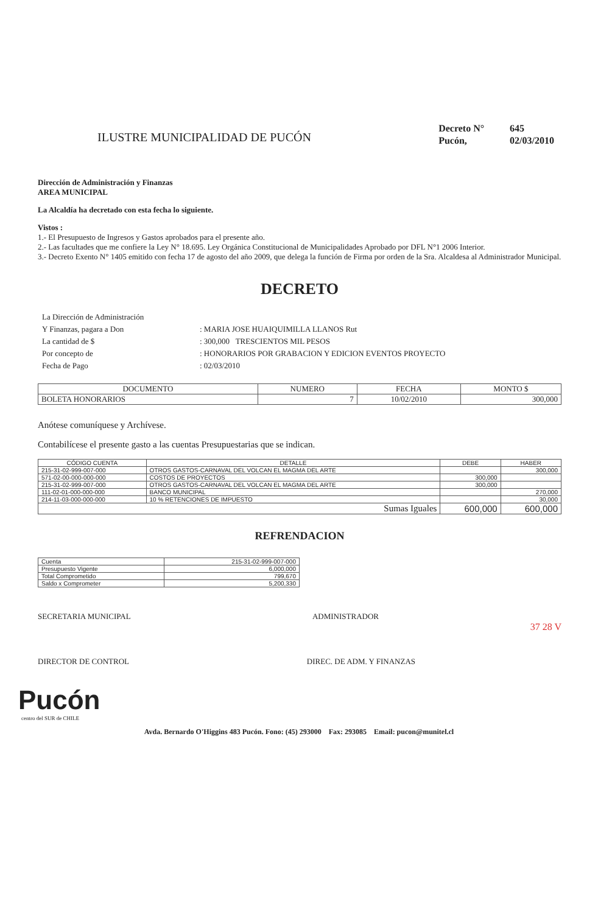ILUSTRE MUNICIPALIDAD DE PUCÓN
| Decreto N° | 645 |
| Pucón, | 02/03/2010 |
Dirección de Administración y Finanzas
AREA MUNICIPAL
La Alcaldía ha decretado con esta fecha lo siguiente.
Vistos :
1.- El Presupuesto de Ingresos y Gastos aprobados para el presente año.
2.- Las facultades que me confiere la Ley N° 18.695. Ley Orgánica Constitucional de Municipalidades Aprobado por DFL N°1 2006 Interior.
3.- Decreto Exento N° 1405 emitido con fecha 17 de agosto del año 2009, que delega la función de Firma por orden de la Sra. Alcaldesa al Administrador Municipal.
DECRETO
| La Dirección de Administración | |
| Y Finanzas, pagara a Don | : MARIA JOSE HUAIQUIMILLA LLANOS Rut |
| La cantidad de $ | : 300,000 TRESCIENTOS MIL PESOS |
| Por concepto de | : HONORARIOS POR GRABACION Y EDICION EVENTOS PROYECTO |
| Fecha de Pago | : 02/03/2010 |
| DOCUMENTO | NUMERO | FECHA | MONTO $ |
| --- | --- | --- | --- |
| BOLETA HONORARIOS | 7 | 10/02/2010 | 300,000 |
Anótese comuníquese y Archívese.
Contabilícese el presente gasto a las cuentas Presupuestarias que se indican.
| CÓDIGO CUENTA | DETALLE | DEBE | HABER |
| --- | --- | --- | --- |
| 215-31-02-999-007-000 | OTROS GASTOS-CARNAVAL DEL VOLCAN EL MAGMA DEL ARTE | | 300,000 |
| 571-02-00-000-000-000 | COSTOS DE PROYECTOS | 300,000 | |
| 215-31-02-999-007-000 | OTROS GASTOS-CARNAVAL DEL VOLCAN EL MAGMA DEL ARTE | 300,000 | |
| 111-02-01-000-000-000 | BANCO MUNICIPAL | | 270,000 |
| 214-11-03-000-000-000 | 10 % RETENCIONES DE IMPUESTO | | 30,000 |
| Sumas Iguales | | 600,000 | 600,000 |
REFRENDACION
| Cuenta | 215-31-02-999-007-000 |
| Presupuesto Vigente | 6,000,000 |
| Total Comprometido | 799,670 |
| Saldo x Comprometer | 5,200,330 |
SECRETARIA MUNICIPAL ADMINISTRADOR
37 28 V
DIRECTOR DE CONTROL DIREC. DE ADM. Y FINANZAS
Pucón
centro del SUR de CHILE
Avda. Bernardo O'Higgins 483 Pucón. Fono: (45) 293000 Fax: 293085 Email: pucon@munitel.cl